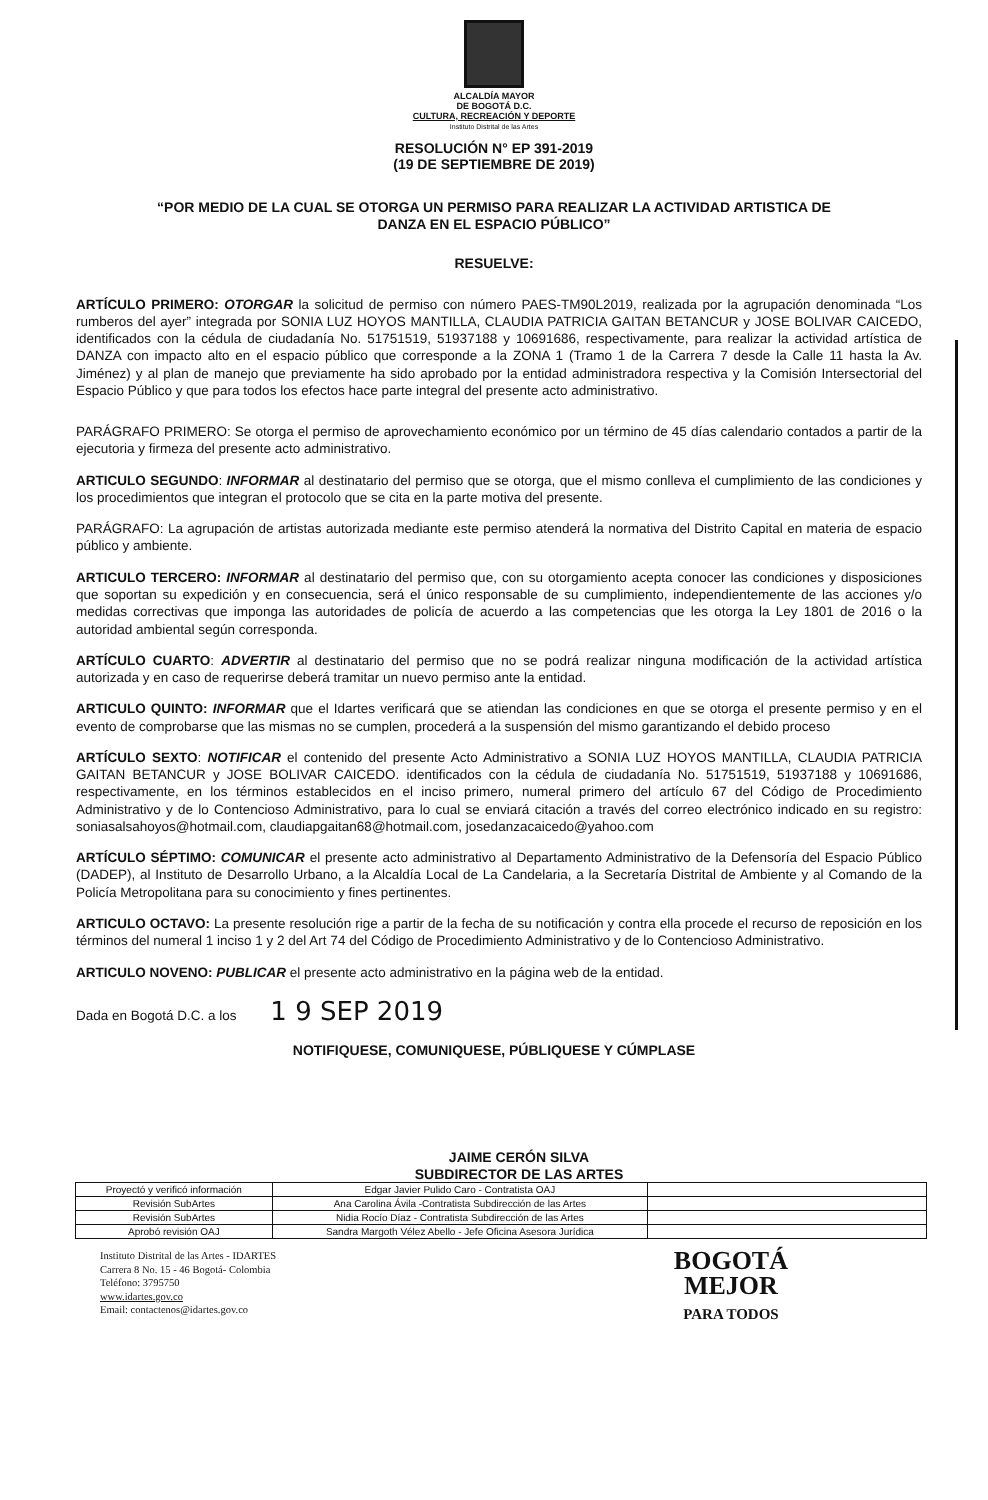ALCALDÍA MAYOR
DE BOGOTÁ D.C.
CULTURA, RECREACIÓN Y DEPORTE
Instituto Distrital de las Artes
RESOLUCIÓN N° EP 391-2019
(19 DE SEPTIEMBRE DE 2019)
“POR MEDIO DE LA CUAL SE OTORGA UN PERMISO PARA REALIZAR LA ACTIVIDAD ARTISTICA DE
DANZA EN EL ESPACIO PÚBLICO”
RESUELVE:
ARTÍCULO PRIMERO: OTORGAR la solicitud de permiso con número PAES-TM90L2019, realizada por la agrupación denominada “Los rumberos del ayer” integrada por SONIA LUZ HOYOS MANTILLA, CLAUDIA PATRICIA GAITAN BETANCUR y JOSE BOLIVAR CAICEDO, identificados con la cédula de ciudadanía No. 51751519, 51937188 y 10691686, respectivamente, para realizar la actividad artística de DANZA con impacto alto en el espacio público que corresponde a la ZONA 1 (Tramo 1 de la Carrera 7 desde la Calle 11 hasta la Av. Jiménez) y al plan de manejo que previamente ha sido aprobado por la entidad administradora respectiva y la Comisión Intersectorial del Espacio Público y que para todos los efectos hace parte integral del presente acto administrativo.
PARÁGRAFO PRIMERO: Se otorga el permiso de aprovechamiento económico por un término de 45 días calendario contados a partir de la ejecutoria y firmeza del presente acto administrativo.
ARTICULO SEGUNDO: INFORMAR al destinatario del permiso que se otorga, que el mismo conlleva el cumplimiento de las condiciones y los procedimientos que integran el protocolo que se cita en la parte motiva del presente.
PARÁGRAFO: La agrupación de artistas autorizada mediante este permiso atenderá la normativa del Distrito Capital en materia de espacio público y ambiente.
ARTICULO TERCERO: INFORMAR al destinatario del permiso que, con su otorgamiento acepta conocer las condiciones y disposiciones que soportan su expedición y en consecuencia, será el único responsable de su cumplimiento, independientemente de las acciones y/o medidas correctivas que imponga las autoridades de policía de acuerdo a las competencias que les otorga la Ley 1801 de 2016 o la autoridad ambiental según corresponda.
ARTÍCULO CUARTO: ADVERTIR al destinatario del permiso que no se podrá realizar ninguna modificación de la actividad artística autorizada y en caso de requerirse deberá tramitar un nuevo permiso ante la entidad.
ARTICULO QUINTO: INFORMAR que el Idartes verificará que se atiendan las condiciones en que se otorga el presente permiso y en el evento de comprobarse que las mismas no se cumplen, procederá a la suspensión del mismo garantizando el debido proceso
ARTÍCULO SEXTO: NOTIFICAR el contenido del presente Acto Administrativo a SONIA LUZ HOYOS MANTILLA, CLAUDIA PATRICIA GAITAN BETANCUR y JOSE BOLIVAR CAICEDO. identificados con la cédula de ciudadanía No. 51751519, 51937188 y 10691686, respectivamente, en los términos establecidos en el inciso primero, numeral primero del artículo 67 del Código de Procedimiento Administrativo y de lo Contencioso Administrativo, para lo cual se enviará citación a través del correo electrónico indicado en su registro: soniasalsahoyos@hotmail.com, claudiapgaitan68@hotmail.com, josedanzacaicedo@yahoo.com
ARTÍCULO SÉPTIMO: COMUNICAR el presente acto administrativo al Departamento Administrativo de la Defensoría del Espacio Público (DADEP), al Instituto de Desarrollo Urbano, a la Alcaldía Local de La Candelaria, a la Secretaría Distrital de Ambiente y al Comando de la Policía Metropolitana para su conocimiento y fines pertinentes.
ARTICULO OCTAVO: La presente resolución rige a partir de la fecha de su notificación y contra ella procede el recurso de reposición en los términos del numeral 1 inciso 1 y 2 del Art 74 del Código de Procedimiento Administrativo y de lo Contencioso Administrativo.
ARTICULO NOVENO: PUBLICAR el presente acto administrativo en la página web de la entidad.
Dada en Bogotá D.C. a los 1 9 SEP 2019
NOTIFIQUESE, COMUNIQUESE, PÚBLIQUESE Y CÚMPLASE
JAIME CERÓN SILVA
SUBDIRECTOR DE LAS ARTES
| Proyectó y verificó información | Edgar Javier Pulido Caro - Contratista OAJ | |
| Revisión SubArtes | Ana Carolina Ávila -Contratista Subdirección de las Artes | |
| Revisión SubArtes | Nidia Rocío Díaz - Contratista Subdirección de las Artes | |
| Aprobó revisión OAJ | Sandra Margoth Vélez Abello - Jefe Oficina Asesora Jurídica | |
Instituto Distrital de las Artes - IDARTES
Carrera 8 No. 15 - 46 Bogotá- Colombia
Teléfono: 3795750
www.idartes.gov.co
Email: contactenos@idartes.gov.co
BOGOTÁ
MEJOR
PARA TODOS